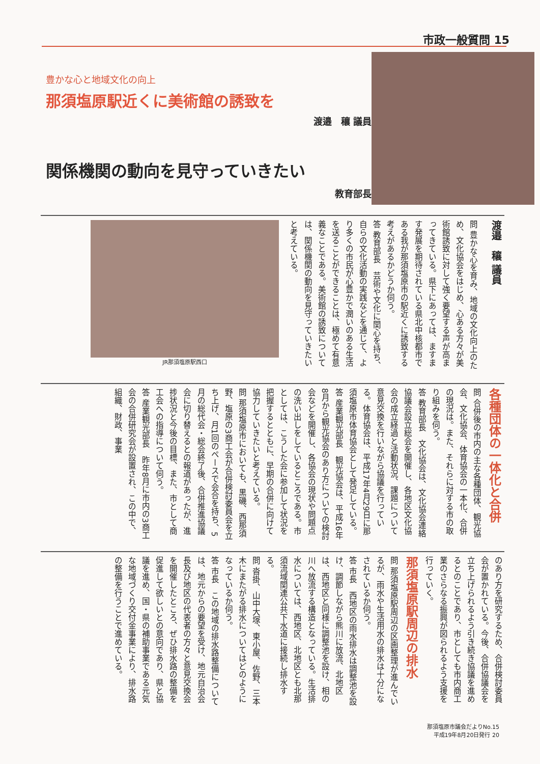市政一般質問 15
豊かな心と地域文化の向上
那須塩原駅近くに美術館の誘致を
渡邉　穰 議員
関係機関の動向を見守っていきたい
教育部長
渡邉　穰 議員
問 豊かな心を育み、地域の文化向上のため、文化協会をはじめ、心ある方々が美術館誘致に対して強く要望する声が高まってきている。県下にあっては、ますます発展を期待されている県北中核都市である我が那須塩原市の駅近くに誘致する考えがあるかどうか伺う。
答 教育部長　芸術や文化に関心を持ち、自らの文化活動の実践などを通じて、より多くの市民が心豊かで潤いのある生活を送ることができることは、極めて有意義なことである。美術館の誘致については、関係機関の動向を見守っていきたいと考えている。
JR那須塩原駅西口
各種団体の一体化と合併
問 合併後の市内の主な各種団体、観光協会、文化協会、体育協会の一本化、合併の現況は。また、それらに対する市の取り組みを伺う。
答 教育部長　文化協会は、文化協会連絡協議会設立総会を開催し、各地区文化協会の成立経過と活動状況、課題について意見交換を行いながら協議を行っている。体育協会は、平成17年4月29日に那須塩原市体育協会として発足している。
答 産業観光部長　観光協会は、平成16年8月から観光協会のあり方についての検討会などを開催し、各協会の現状や問題点の洗い出しをしているところである。市としては、こうした会に参加して状況を把握するとともに、早期の合併に向けて協力していきたいと考えている。
問 那須塩原市においても、黒磯、西那須野、塩原の3商工会が合併検討委員会を立ち上げ、月1回のペースで会合を持ち、5月の総代会・総会終了後、合併推進協議会に切り替えるとの報道があったが、進捗状況と今後の目標、また、市として商工会への指導について伺う。
答 産業観光部長　昨年8月に市内の3商工会の合併研究会が設置され、この中で、組織、財政、事業
のあり方を研究するため、合併検討委員会が置かれている。今後、合併協議会を立ち上げられるよう引き続き協議を進めるとのことであり、市としても市内商工業のさらなる振興が図られるよう支援を行っていく。
那須塩原駅周辺の排水
問 那須塩原駅周辺の区画整理が進んでいるが、雨水や生活用水の排水は十分になされているか伺う。
答 市長　西地区の雨水排水は調整池を設け、調節しながら熊川に放流、北地区は、西地区と同様に調整池を設け、相の川へ放流する構造となっている。生活排水については、西地区、北地区とも北那須流域関連公共下水道に接続し排水する。
問 沓掛、山中大塚、東小屋、佐野、三本木にまたがる排水についてはどのようになっているか伺う。
答 市長　この地域の排水路整備については、地元からの要望を受け、地元自治会長及び地区の代表者の方々と意見交換会を開催したところ、ぜひ排水路の整備を促進して欲しいとの意向であり、県と協議を進め、国・県の補助事業である元気な地域づくり交付金事業により、排水路の整備を行うことで進めている。
那須塩原市議会だよりNo.15
平成19年8月20日発行 20